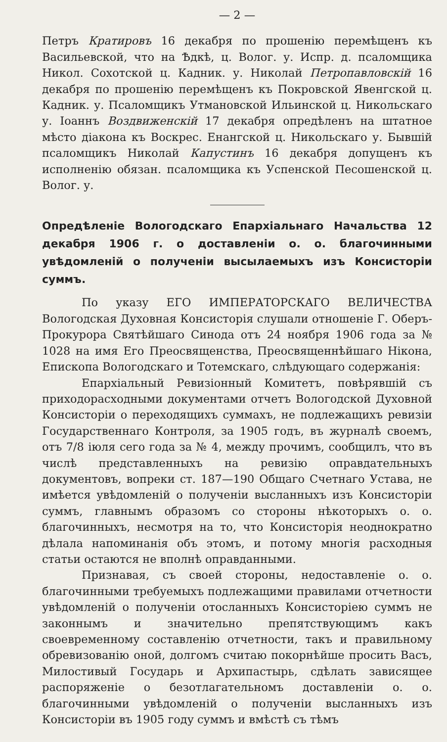— 2 —
Петръ Кратировъ 16 декабря по прошенію перемѣщенъ къ Васильевской, что на Ѣдкѣ, ц. Волог. у. Испр. д. псаломщика Никол. Сохотской ц. Кадник. у. Николай Петропавловскій 16 декабря по прошенію перемѣщенъ къ Покровской Явенгской ц. Кадник. у. Псаломщикъ Утмановской Ильинской ц. Никольскаго у. Іоаннъ Воздвиженскій 17 декабря опредѣленъ на штатное мѣсто діакона къ Воскрес. Енангской ц. Никольскаго у. Бывшій псаломщикъ Николай Капустинъ 16 декабря допущенъ къ исполненію обязан. псаломщика къ Успенской Песошенской ц. Волог. у.
Опредѣленіе Вологодскаго Епархіальнаго Начальства 12 декабря 1906 г. о доставленіи о. о. благочинными увѣдомленій о полученіи высылаемыхъ изъ Консисторіи суммъ.
По указу ЕГО ИМПЕРАТОРСКАГО ВЕЛИЧЕСТВА Вологодская Духовная Консисторія слушали отношеніе Г. Оберъ-Прокурора Святѣйшаго Синода отъ 24 ноября 1906 года за № 1028 на имя Его Преосвященства, Преосвященнѣйшаго Нікона, Епископа Вологодскаго и Тотемскаго, слѣдующаго содержанія:
Епархіальный Ревизіонный Комитетъ, повѣрявшій съ приходорасходными документами отчетъ Вологодской Духовной Консисторіи о переходящихъ суммахъ, не подлежащихъ ревизіи Государственнаго Контроля, за 1905 годъ, въ журналѣ своемъ, отъ 7/8 іюля сего года за № 4, между прочимъ, сообщилъ, что въ числѣ представленныхъ на ревизію оправдательныхъ документовъ, вопреки ст. 187—190 Общаго Счетнаго Устава, не имѣется увѣдомленій о полученіи высланныхъ изъ Консисторіи суммъ, главнымъ образомъ со стороны нѣкоторыхъ о. о. благочинныхъ, несмотря на то, что Консисторія неоднократно дѣлала напоминанія объ этомъ, и потому многія расходныя статьи остаются не вполнѣ оправданными.
Признавая, съ своей стороны, недоставленіе о. о. благочинными требуемыхъ подлежащими правилами отчетности увѣдомленій о полученіи отосланныхъ Консисторіею суммъ не законнымъ и значительно препятствующимъ какъ своевременному составленію отчетности, такъ и правильному обревизованію оной, долгомъ считаю покорнѣйше просить Васъ, Милостивый Государь и Архипастырь, сдѣлать зависящее распоряженіе о безотлагательномъ доставленіи о. о. благочинными увѣдомленій о полученіи высланныхъ изъ Консисторіи въ 1905 году суммъ и вмѣстѣ съ тѣмъ